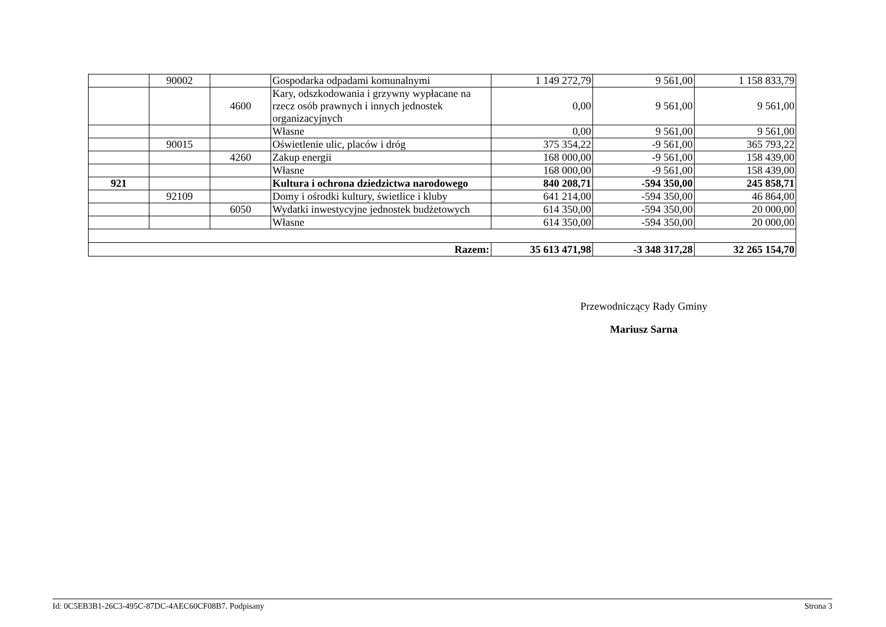| | 90002 | | Gospodarka odpadami komunalnymi | 1 149 272,79 | 9 561,00 | 1 158 833,79 |
| | | 4600 | Kary, odszkodowania i grzywny wypłacane na rzecz osób prawnych i innych jednostek organizacyjnych | 0,00 | 9 561,00 | 9 561,00 |
| | | | Własne | 0,00 | 9 561,00 | 9 561,00 |
| | 90015 | | Oświetlenie ulic, placów i dróg | 375 354,22 | -9 561,00 | 365 793,22 |
| | | 4260 | Zakup energii | 168 000,00 | -9 561,00 | 158 439,00 |
| | | | Własne | 168 000,00 | -9 561,00 | 158 439,00 |
| 921 | | | Kultura i ochrona dziedzictwa narodowego | 840 208,71 | -594 350,00 | 245 858,71 |
| | 92109 | | Domy i ośrodki kultury, świetlice i kluby | 641 214,00 | -594 350,00 | 46 864,00 |
| | | 6050 | Wydatki inwestycyjne jednostek budżetowych | 614 350,00 | -594 350,00 | 20 000,00 |
| | | | Własne | 614 350,00 | -594 350,00 | 20 000,00 |
| Razem: | | | | 35 613 471,98 | -3 348 317,28 | 32 265 154,70 |
Przewodniczący Rady Gminy
Mariusz Sarna
Id: 0C5EB3B1-26C3-495C-87DC-4AEC60CF08B7. Podpisany Strona 3